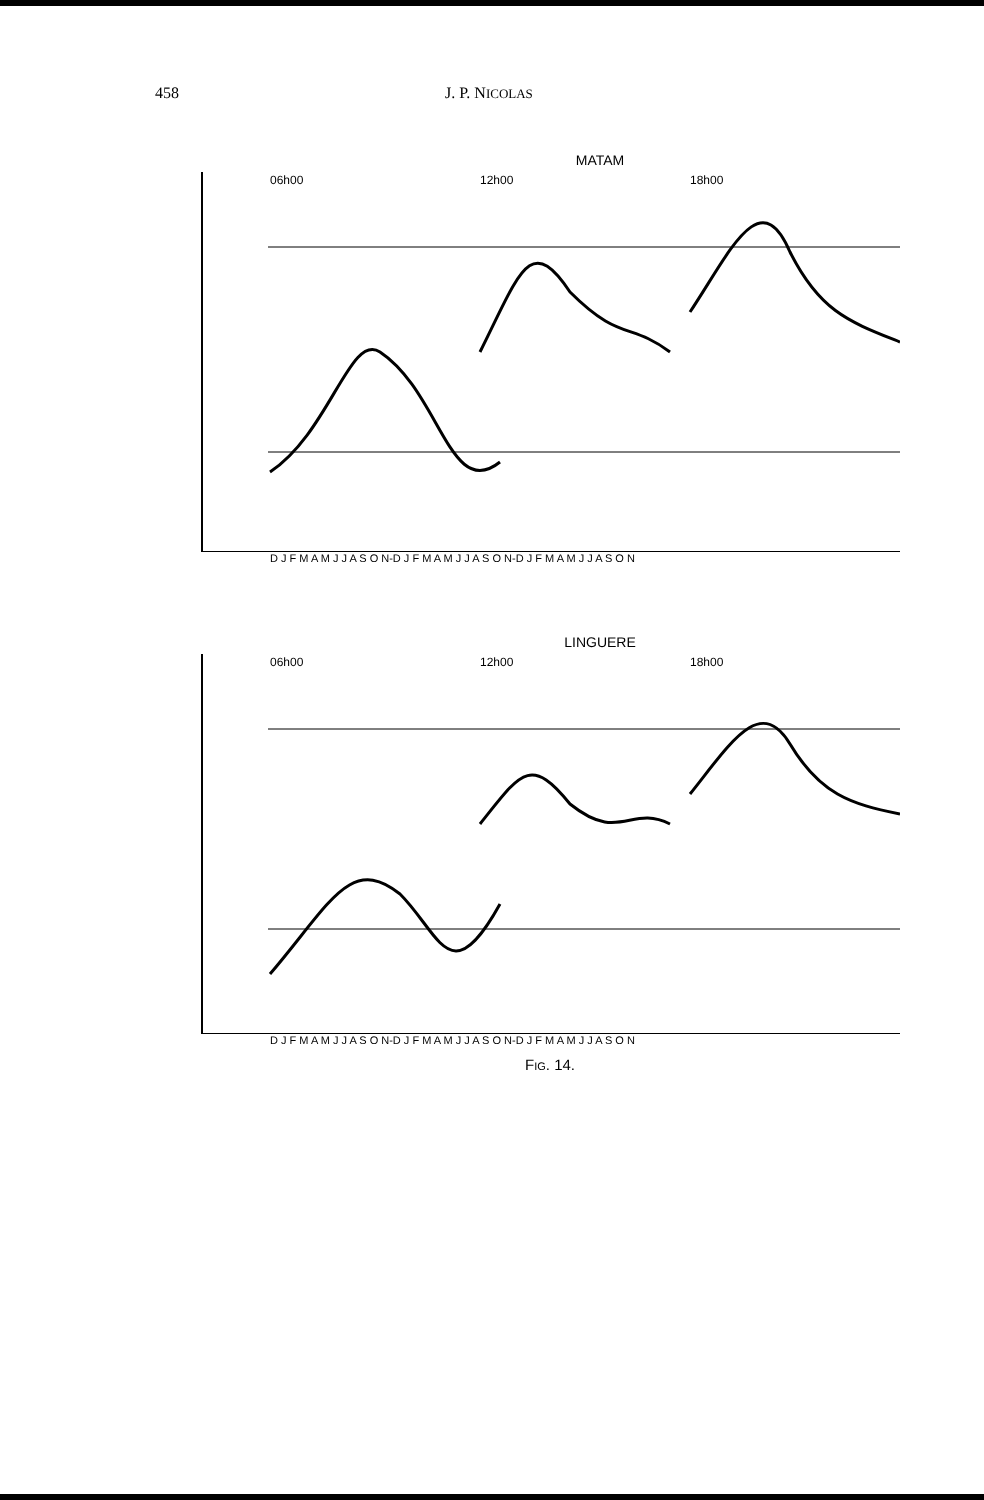458 J. P. NICOLAS
MATAM
06h00
12h00
18h00
D J F M A M J J A S O N-D J F M A M J J A S O N-D J F M A M J J A S O N
LINGUERE
06h00
12h00
18h00
D J F M A M J J A S O N-D J F M A M J J A S O N-D J F M A M J J A S O N
Fig. 14.